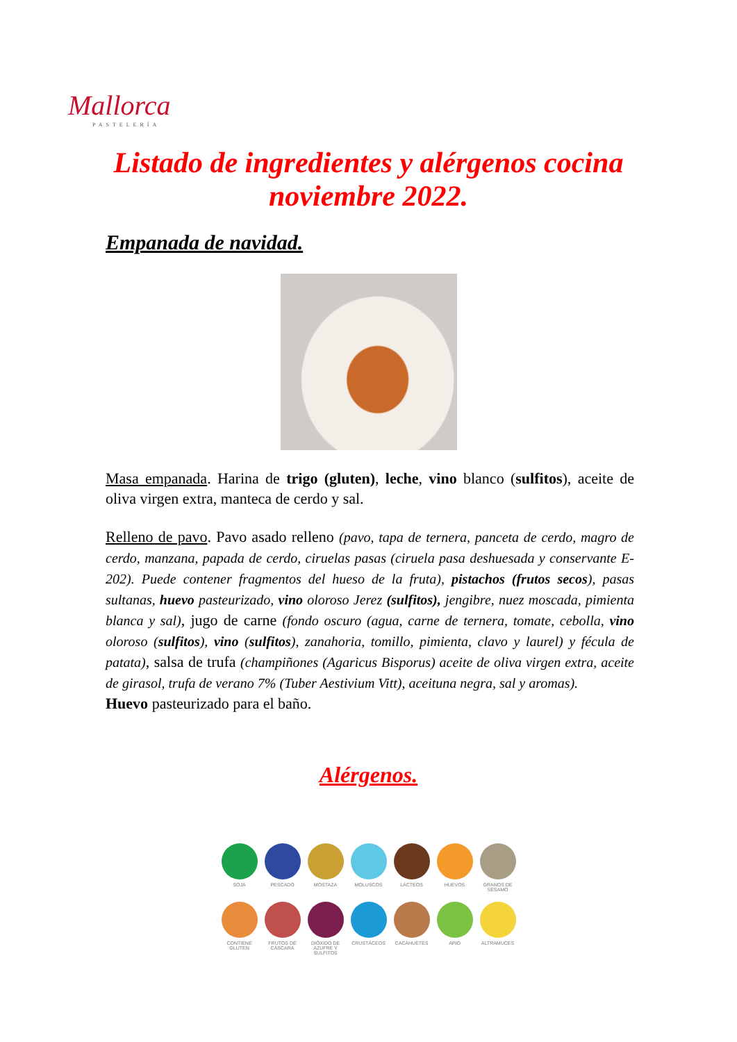Mallorca
PASTELERÍA
Listado de ingredientes y alérgenos cocina noviembre 2022.
Empanada de navidad.
Masa empanada. Harina de trigo (gluten), leche, vino blanco (sulfitos), aceite de oliva virgen extra, manteca de cerdo y sal.
Relleno de pavo. Pavo asado relleno (pavo, tapa de ternera, panceta de cerdo, magro de cerdo, manzana, papada de cerdo, ciruelas pasas (ciruela pasa deshuesada y conservante E-202). Puede contener fragmentos del hueso de la fruta), pistachos (frutos secos), pasas sultanas, huevo pasteurizado, vino oloroso Jerez (sulfitos), jengibre, nuez moscada, pimienta blanca y sal), jugo de carne (fondo oscuro (agua, carne de ternera, tomate, cebolla, vino oloroso (sulfitos), vino (sulfitos), zanahoria, tomillo, pimienta, clavo y laurel) y fécula de patata), salsa de trufa (champiñones (Agaricus Bisporus) aceite de oliva virgen extra, aceite de girasol, trufa de verano 7% (Tuber Aestivium Vitt), aceituna negra, sal y aromas).
Huevo pasteurizado para el baño.
Alérgenos.
SOJA
PESCADO
MOSTAZA
MOLUSCOS
LÁCTEOS
HUEVOS
GRANOS DE SÉSAMO
CONTIENE GLUTEN
FRUTOS DE CÁSCARA
DIÓXIDO DE AZUFRE Y SULFITOS
CRUSTÁCEOS
CACAHUETES
APIO
ALTRAMUCES